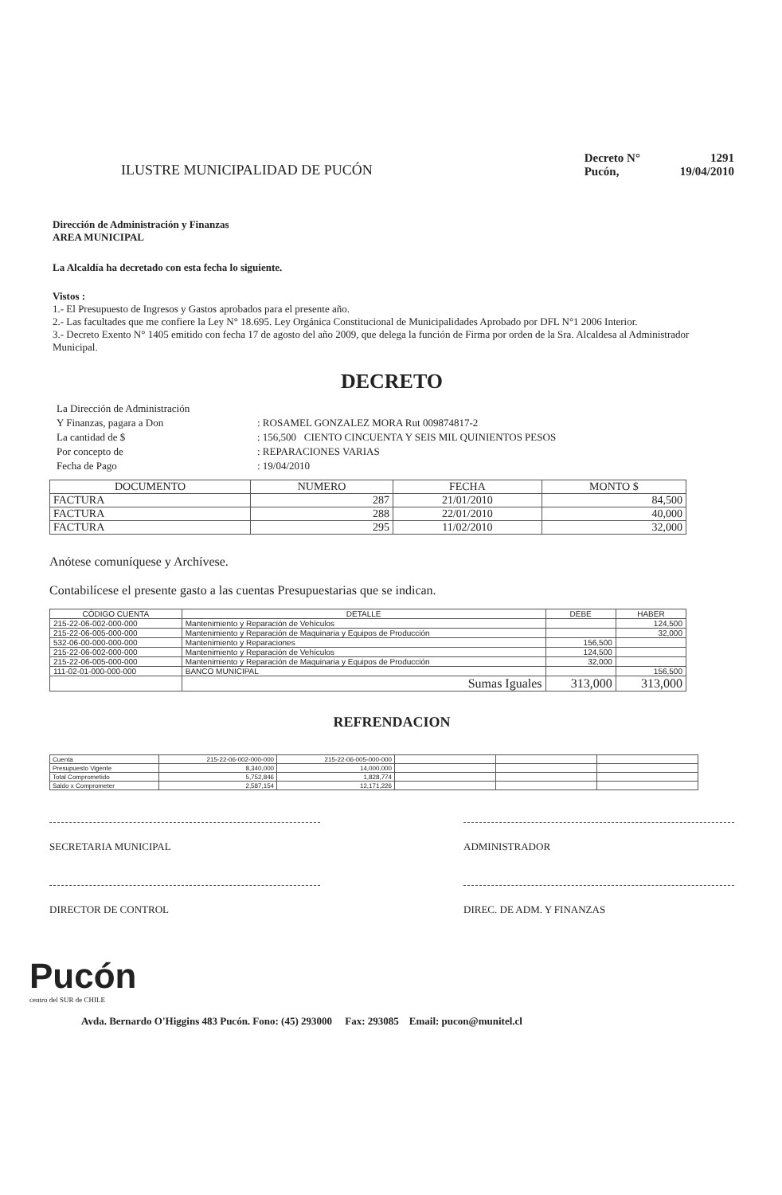ILUSTRE MUNICIPALIDAD DE PUCÓN
| Decreto N° | 1291 |
| Pucón, | 19/04/2010 |
Dirección de Administración y Finanzas
AREA MUNICIPAL
La Alcaldía ha decretado con esta fecha lo siguiente.
Vistos :
1.- El Presupuesto de Ingresos y Gastos aprobados para el presente año.
2.- Las facultades que me confiere la Ley N° 18.695. Ley Orgánica Constitucional de Municipalidades Aprobado por DFL N°1 2006 Interior.
3.- Decreto Exento N° 1405 emitido con fecha 17 de agosto del año 2009, que delega la función de Firma por orden de la Sra. Alcaldesa al Administrador Municipal.
DECRETO
| La Dirección de Administración | |
| Y Finanzas, pagara a Don | : ROSAMEL GONZALEZ MORA Rut 009874817-2 |
| La cantidad de $ | : 156,500 CIENTO CINCUENTA Y SEIS MIL QUINIENTOS PESOS |
| Por concepto de | : REPARACIONES VARIAS |
| Fecha de Pago | : 19/04/2010 |
| DOCUMENTO | NUMERO | FECHA | MONTO $ |
| --- | --- | --- | --- |
| FACTURA | 287 | 21/01/2010 | 84,500 |
| FACTURA | 288 | 22/01/2010 | 40,000 |
| FACTURA | 295 | 11/02/2010 | 32,000 |
Anótese comuníquese y Archívese.
Contabilícese el presente gasto a las cuentas Presupuestarias que se indican.
| CÓDIGO CUENTA | DETALLE | DEBE | HABER |
| --- | --- | --- | --- |
| 215-22-06-002-000-000 | Mantenimiento y Reparación de Vehículos | | 124,500 |
| 215-22-06-005-000-000 | Mantenimiento y Reparación de Maquinaria y Equipos de Producción | | 32,000 |
| 532-06-00-000-000-000 | Mantenimiento y Reparaciones | 156,500 | |
| 215-22-06-002-000-000 | Mantenimiento y Reparación de Vehículos | 124,500 | |
| 215-22-06-005-000-000 | Mantenimiento y Reparación de Maquinaria y Equipos de Producción | 32,000 | |
| 111-02-01-000-000-000 | BANCO MUNICIPAL | | 156,500 |
| | Sumas Iguales | 313,000 | 313,000 |
REFRENDACION
| Cuenta | 215-22-06-002-000-000 | 215-22-06-005-000-000 | | | |
| Presupuesto Vigente | 8,340,000 | 14,000,000 | | | |
| Total Comprometido | 5,752,846 | 1,828,774 | | | |
| Saldo x Comprometer | 2,587,154 | 12,171,226 | | | |
SECRETARIA MUNICIPAL ADMINISTRADOR
DIRECTOR DE CONTROL DIREC. DE ADM. Y FINANZAS
Pucón
centro del SUR de CHILE
Avda. Bernardo O'Higgins 483 Pucón. Fono: (45) 293000 Fax: 293085 Email: pucon@munitel.cl